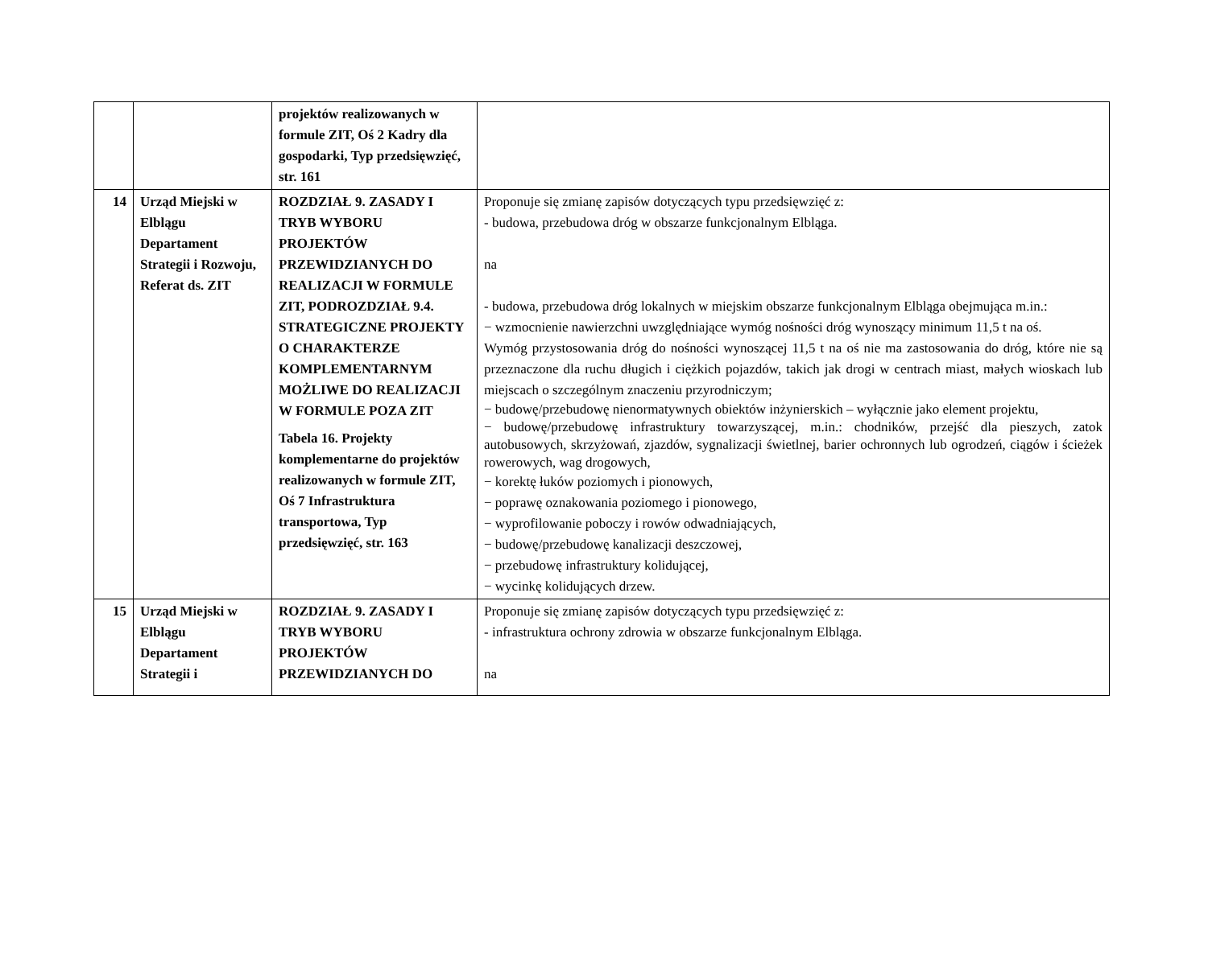| | | projektów realizowanych w formule ZIT, Oś 2 Kadry dla gospodarki, Typ przedsięwzięć, str. 161 | |
| 14 | Urząd Miejski w Elblągu Departament Strategii i Rozwoju, Referat ds. ZIT | ROZDZIAŁ 9. ZASADY I TRYB WYBORU PROJEKTÓW PRZEWIDZIANYCH DO REALIZACJI W FORMULE ZIT, PODROZDZIAŁ 9.4. STRATEGICZNE PROJEKTY O CHARAKTERZE KOMPLEMENTARNYM MOŻLIWE DO REALIZACJI W FORMULE POZA ZIT Tabela 16. Projekty komplementarne do projektów realizowanych w formule ZIT, Oś 7 Infrastruktura transportowa, Typ przedsięwzięć, str. 163 | Proponuje się zmianę zapisów dotyczących typu przedsięwzięć z: - budowa, przebudowa dróg w obszarze funkcjonalnym Elbląga. na - budowa, przebudowa dróg lokalnych w miejskim obszarze funkcjonalnym Elbląga obejmująca m.in.: − wzmocnienie nawierzchni uwzględniające wymóg nośności dróg wynoszący minimum 11,5 t na oś. Wymóg przystosowania dróg do nośności wynoszącej 11,5 t na oś nie ma zastosowania do dróg, które nie są przeznaczone dla ruchu długich i ciężkich pojazdów, takich jak drogi w centrach miast, małych wioskach lub miejscach o szczególnym znaczeniu przyrodniczym; − budowę/przebudowę nienormatywnych obiektów inżynierskich – wyłącznie jako element projektu, − budowę/przebudowę infrastruktury towarzyszącej, m.in.: chodników, przejść dla pieszych, zatok autobusowych, skrzyżowań, zjazdów, sygnalizacji świetlnej, barier ochronnych lub ogrodzeń, ciągów i ścieżek rowerowych, wag drogowych, − korektę łuków poziomych i pionowych, − poprawę oznakowania poziomego i pionowego, − wyprofilowanie poboczy i rowów odwadniających, − budowę/przebudowę kanalizacji deszczowej, − przebudowę infrastruktury kolidującej, − wycinkę kolidujących drzew. |
| 15 | Urząd Miejski w Elblągu Departament Strategii i | ROZDZIAŁ 9. ZASADY I TRYB WYBORU PROJEKTÓW PRZEWIDZIANYCH DO | Proponuje się zmianę zapisów dotyczących typu przedsięwzięć z: - infrastruktura ochrony zdrowia w obszarze funkcjonalnym Elbląga. na |